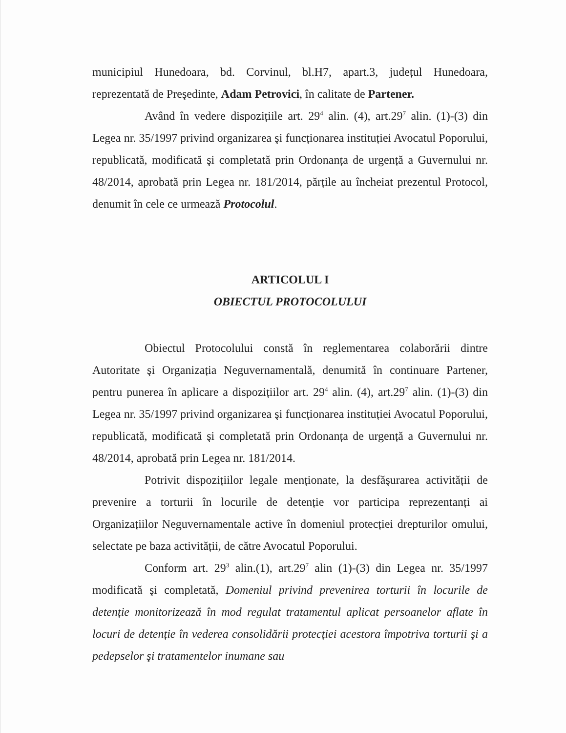municipiul Hunedoara, bd. Corvinul, bl.H7, apart.3, județul Hunedoara, reprezentată de Preşedinte, Adam Petrovici, în calitate de Partener.
Având în vedere dispozițiile art. 29<sup>4</sup> alin. (4), art.29<sup>7</sup> alin. (1)-(3) din Legea nr. 35/1997 privind organizarea şi funcționarea instituției Avocatul Poporului, republicată, modificată şi completată prin Ordonanța de urgență a Guvernului nr. 48/2014, aprobată prin Legea nr. 181/2014, părțile au încheiat prezentul Protocol, denumit în cele ce urmează Protocolul.
ARTICOLUL I
OBIECTUL PROTOCOLULUI
Obiectul Protocolului constă în reglementarea colaborării dintre Autoritate şi Organizația Neguvernamentală, denumită în continuare Partener, pentru punerea în aplicare a dispozițiilor art. 29<sup>4</sup> alin. (4), art.29<sup>7</sup> alin. (1)-(3) din Legea nr. 35/1997 privind organizarea şi funcționarea instituției Avocatul Poporului, republicată, modificată şi completată prin Ordonanța de urgență a Guvernului nr. 48/2014, aprobată prin Legea nr. 181/2014.
Potrivit dispozițiilor legale menționate, la desfăşurarea activității de prevenire a torturii în locurile de detenție vor participa reprezentanți ai Organizațiilor Neguvernamentale active în domeniul protecției drepturilor omului, selectate pe baza activității, de către Avocatul Poporului.
Conform art. 29<sup>3</sup> alin.(1), art.29<sup>7</sup> alin (1)-(3) din Legea nr. 35/1997 modificată şi completată, Domeniul privind prevenirea torturii în locurile de detenție monitorizează în mod regulat tratamentul aplicat persoanelor aflate în locuri de detenție în vederea consolidării protecției acestora împotriva torturii şi a pedepselor şi tratamentelor inumane sau